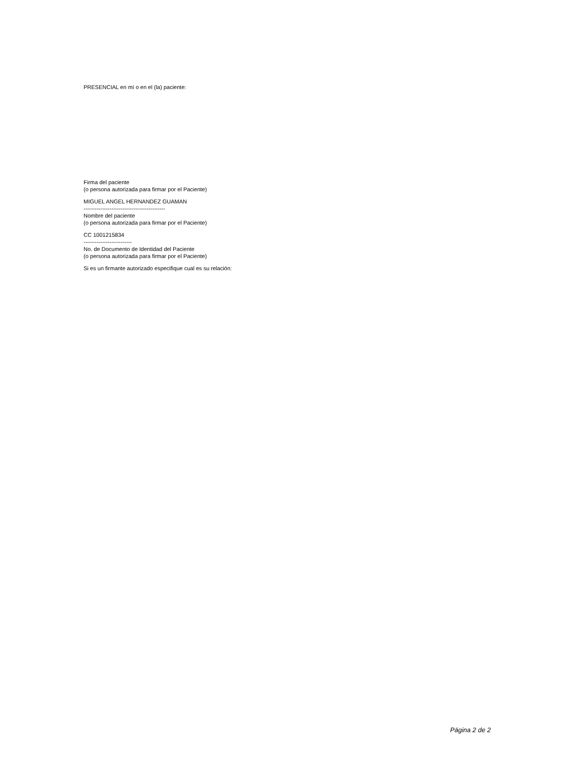PRESENCIAL en mí o en el (la) paciente:
Firma del paciente
(o persona autorizada para firmar por el Paciente)
MIGUEL ANGEL HERNANDEZ GUAMAN
--------------------------------------------
Nombre del paciente
(o persona autorizada para firmar por el Paciente)
CC 1001215834
--------------------------
No. de Documento de Identidad del Paciente
(o persona autorizada para firmar por el Paciente)
Si es un firmante autorizado especifique cual es su relación:
Página 2 de 2